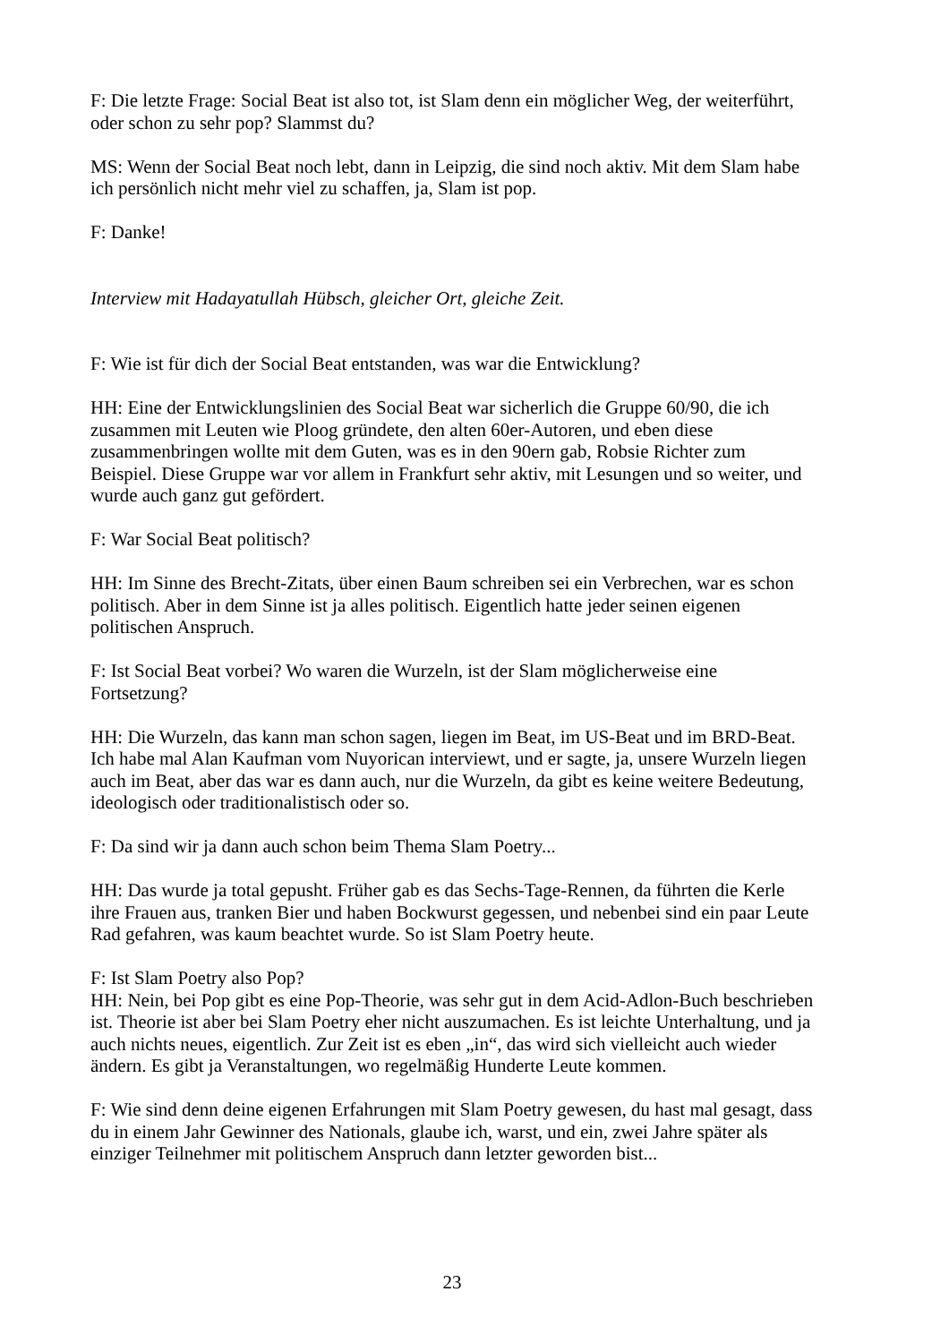F: Die letzte Frage: Social Beat ist also tot, ist Slam denn ein möglicher Weg, der weiterführt, oder schon zu sehr pop? Slammst du?
MS: Wenn der Social Beat noch lebt, dann in Leipzig, die sind noch aktiv. Mit dem Slam habe ich persönlich nicht mehr viel zu schaffen, ja, Slam ist pop.
F: Danke!
Interview mit Hadayatullah Hübsch, gleicher Ort, gleiche Zeit.
F: Wie ist für dich der Social Beat entstanden, was war die Entwicklung?
HH: Eine der Entwicklungslinien des Social Beat war sicherlich die Gruppe 60/90, die ich zusammen mit Leuten wie Ploog gründete, den alten 60er-Autoren, und eben diese zusammenbringen wollte mit dem Guten, was es in den 90ern gab, Robsie Richter zum Beispiel. Diese Gruppe war vor allem in Frankfurt sehr aktiv, mit Lesungen und so weiter, und wurde auch ganz gut gefördert.
F: War Social Beat politisch?
HH: Im Sinne des Brecht-Zitats, über einen Baum schreiben sei ein Verbrechen, war es schon politisch. Aber in dem Sinne ist ja alles politisch. Eigentlich hatte jeder seinen eigenen politischen Anspruch.
F: Ist Social Beat vorbei? Wo waren die Wurzeln, ist der Slam möglicherweise eine Fortsetzung?
HH: Die Wurzeln, das kann man schon sagen, liegen im Beat, im US-Beat und im BRD-Beat. Ich habe mal Alan Kaufman vom Nuyorican interviewt, und er sagte, ja, unsere Wurzeln liegen auch im Beat, aber das war es dann auch, nur die Wurzeln, da gibt es keine weitere Bedeutung, ideologisch oder traditionalistisch oder so.
F: Da sind wir ja dann auch schon beim Thema Slam Poetry...
HH: Das wurde ja total gepusht. Früher gab es das Sechs-Tage-Rennen, da führten die Kerle ihre Frauen aus, tranken Bier und haben Bockwurst gegessen, und nebenbei sind ein paar Leute Rad gefahren, was kaum beachtet wurde. So ist Slam Poetry heute.
F: Ist Slam Poetry also Pop?
HH: Nein, bei Pop gibt es eine Pop-Theorie, was sehr gut in dem Acid-Adlon-Buch beschrieben ist. Theorie ist aber bei Slam Poetry eher nicht auszumachen. Es ist leichte Unterhaltung, und ja auch nichts neues, eigentlich. Zur Zeit ist es eben „in“, das wird sich vielleicht auch wieder ändern. Es gibt ja Veranstaltungen, wo regelmäßig Hunderte Leute kommen.
F: Wie sind denn deine eigenen Erfahrungen mit Slam Poetry gewesen, du hast mal gesagt, dass du in einem Jahr Gewinner des Nationals, glaube ich, warst, und ein, zwei Jahre später als einziger Teilnehmer mit politischem Anspruch dann letzter geworden bist...
23